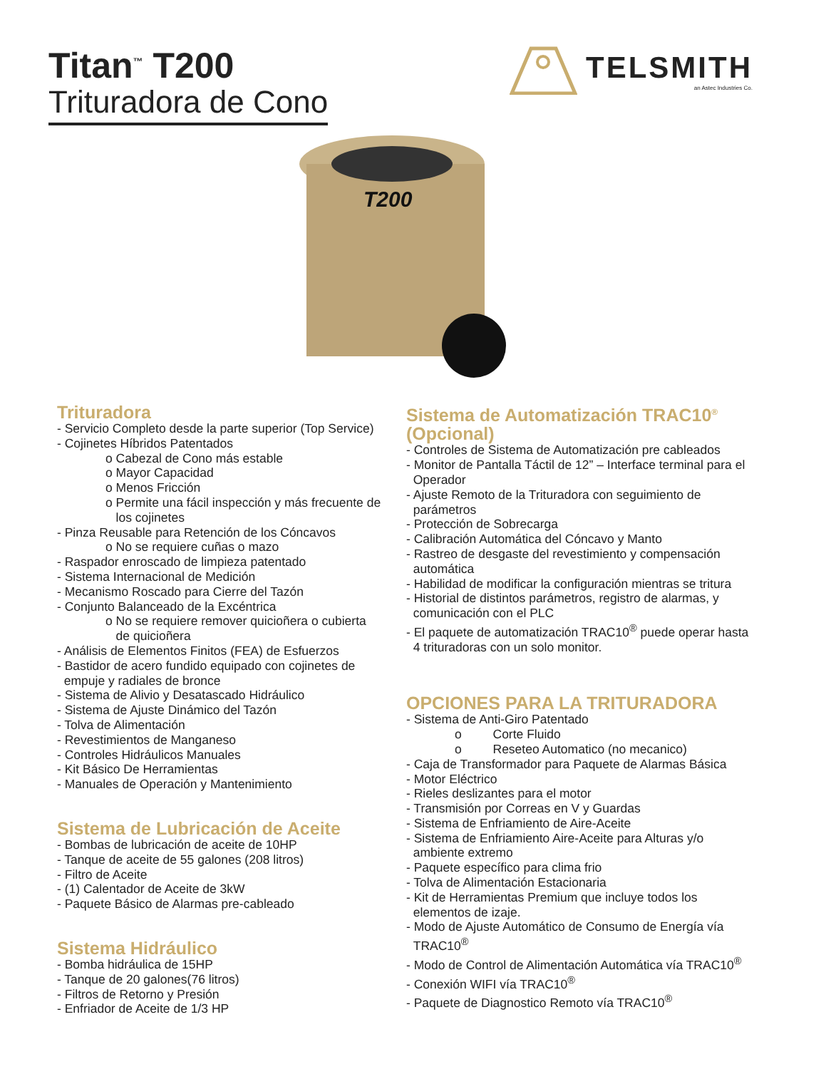Titan<sup>™</sup> T200
Trituradora de Cono
TELSMITH
an Astec Industries Co.
T200
Trituradora
- Servicio Completo desde la parte superior (Top Service)
- Cojinetes Híbridos Patentados
o Cabezal de Cono más estable
o Mayor Capacidad
o Menos Fricción
o Permite una fácil inspección y más frecuente de
los cojinetes
- Pinza Reusable para Retención de los Cóncavos
o No se requiere cuñas o mazo
- Raspador enroscado de limpieza patentado
- Sistema Internacional de Medición
- Mecanismo Roscado para Cierre del Tazón
- Conjunto Balanceado de la Excéntrica
o No se requiere remover quicioñera o cubierta
de quicioñera
- Análisis de Elementos Finitos (FEA) de Esfuerzos
- Bastidor de acero fundido equipado con cojinetes de
empuje y radiales de bronce
- Sistema de Alivio y Desatascado Hidráulico
- Sistema de Ajuste Dinámico del Tazón
- Tolva de Alimentación
- Revestimientos de Manganeso
- Controles Hidráulicos Manuales
- Kit Básico De Herramientas
- Manuales de Operación y Mantenimiento
Sistema de Lubricación de Aceite
- Bombas de lubricación de aceite de 10HP
- Tanque de aceite de 55 galones (208 litros)
- Filtro de Aceite
- (1) Calentador de Aceite de 3kW
- Paquete Básico de Alarmas pre-cableado
Sistema Hidráulico
- Bomba hidráulica de 15HP
- Tanque de 20 galones(76 litros)
- Filtros de Retorno y Presión
- Enfriador de Aceite de 1/3 HP
Sistema de Automatización TRAC10<sup>®</sup>
(Opcional)
- Controles de Sistema de Automatización pre cableados
- Monitor de Pantalla Táctil de 12” – Interface terminal para el
Operador
- Ajuste Remoto de la Trituradora con seguimiento de
parámetros
- Protección de Sobrecarga
- Calibración Automática del Cóncavo y Manto
- Rastreo de desgaste del revestimiento y compensación
automática
- Habilidad de modificar la configuración mientras se tritura
- Historial de distintos parámetros, registro de alarmas, y
comunicación con el PLC
- El paquete de automatización TRAC10<sup>®</sup> puede operar hasta
4 trituradoras con un solo monitor.
OPCIONES PARA LA TRITURADORA
- Sistema de Anti-Giro Patentado
o Corte Fluido
o Reseteo Automatico (no mecanico)
- Caja de Transformador para Paquete de Alarmas Básica
- Motor Eléctrico
- Rieles deslizantes para el motor
- Transmisión por Correas en V y Guardas
- Sistema de Enfriamiento de Aire-Aceite
- Sistema de Enfriamiento Aire-Aceite para Alturas y/o
ambiente extremo
- Paquete específico para clima frio
- Tolva de Alimentación Estacionaria
- Kit de Herramientas Premium que incluye todos los
elementos de izaje.
- Modo de Ajuste Automático de Consumo de Energía vía
TRAC10<sup>®</sup>
- Modo de Control de Alimentación Automática vía TRAC10<sup>®</sup>
- Conexión WIFI vía TRAC10<sup>®</sup>
- Paquete de Diagnostico Remoto vía TRAC10<sup>®</sup>